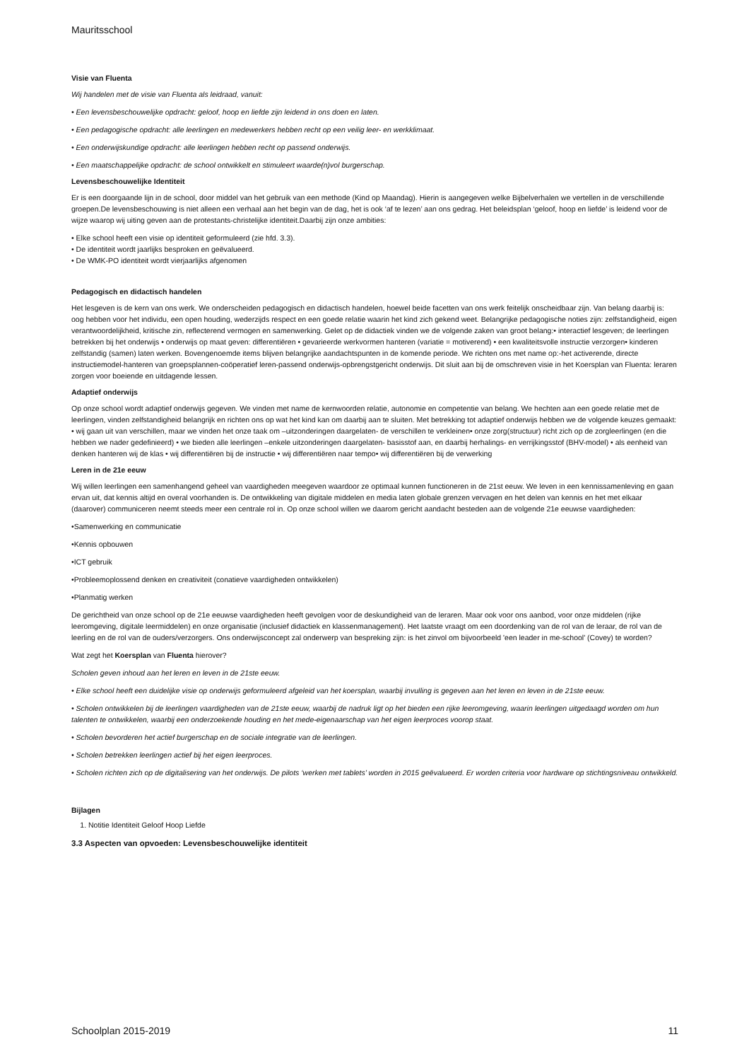Mauritsschool
Visie van Fluenta
Wij handelen met de visie van Fluenta als leidraad, vanuit:
• Een levensbeschouwelijke opdracht: geloof, hoop en liefde zijn leidend in ons doen en laten.
• Een pedagogische opdracht: alle leerlingen en medewerkers hebben recht op een veilig leer- en werkklimaat.
• Een onderwijskundige opdracht: alle leerlingen hebben recht op passend onderwijs.
• Een maatschappelijke opdracht: de school ontwikkelt en stimuleert waarde(n)vol burgerschap.
Levensbeschouwelijke Identiteit
Er is een doorgaande lijn in de school, door middel van het gebruik van een methode (Kind op Maandag). Hierin is aangegeven welke Bijbelverhalen we vertellen in de verschillende groepen.De levensbeschouwing is niet alleen een verhaal aan het begin van de dag, het is ook ‘af te lezen’ aan ons gedrag. Het beleidsplan ‘geloof, hoop en liefde’ is leidend voor de wijze waarop wij uiting geven aan de protestants-christelijke identiteit.Daarbij zijn onze ambities:
• Elke school heeft een visie op identiteit geformuleerd (zie hfd. 3.3).
• De identiteit wordt jaarlijks besproken en geëvalueerd.
• De WMK-PO identiteit wordt vierjaarlijks afgenomen
Pedagogisch en didactisch handelen
Het lesgeven is de kern van ons werk. We onderscheiden pedagogisch en didactisch handelen, hoewel beide facetten van ons werk feitelijk onscheidbaar zijn. Van belang daarbij is: oog hebben voor het individu, een open houding, wederzijds respect en een goede relatie waarin het kind zich gekend weet. Belangrijke pedagogische noties zijn: zelfstandigheid, eigen verantwoordelijkheid, kritische zin, reflecterend vermogen en samenwerking. Gelet op de didactiek vinden we de volgende zaken van groot belang:• interactief lesgeven; de leerlingen betrekken bij het onderwijs • onderwijs op maat geven: differentiëren • gevarieerde werkvormen hanteren (variatie = motiverend) • een kwaliteitsvolle instructie verzorgen• kinderen zelfstandig (samen) laten werken. Bovengenoemde items blijven belangrijke aandachtspunten in de komende periode. We richten ons met name op:-het activerende, directe instructiemodel-hanteren van groepsplannen-coöperatief leren-passend onderwijs-opbrengstgericht onderwijs. Dit sluit aan bij de omschreven visie in het Koersplan van Fluenta: leraren zorgen voor boeiende en uitdagende lessen.
Adaptief onderwijs
Op onze school wordt adaptief onderwijs gegeven. We vinden met name de kernwoorden relatie, autonomie en competentie van belang. We hechten aan een goede relatie met de leerlingen, vinden zelfstandigheid belangrijk en richten ons op wat het kind kan om daarbij aan te sluiten. Met betrekking tot adaptief onderwijs hebben we de volgende keuzes gemaakt: • wij gaan uit van verschillen, maar we vinden het onze taak om –uitzonderingen daargelaten- de verschillen te verkleinen• onze zorg(structuur) richt zich op de zorgleerlingen (en die hebben we nader gedefinieerd) • we bieden alle leerlingen –enkele uitzonderingen daargelaten- basisstof aan, en daarbij herhalings- en verrijkingsstof (BHV-model) • als eenheid van denken hanteren wij de klas • wij differentiëren bij de instructie • wij differentiëren naar tempo• wij differentiëren bij de verwerking
Leren in de 21e eeuw
Wij willen leerlingen een samenhangend geheel van vaardigheden meegeven waardoor ze optimaal kunnen functioneren in de 21st eeuw. We leven in een kennissamenleving en gaan ervan uit, dat kennis altijd en overal voorhanden is. De ontwikkeling van digitale middelen en media laten globale grenzen vervagen en het delen van kennis en het met elkaar (daarover) communiceren neemt steeds meer een centrale rol in. Op onze school willen we daarom gericht aandacht besteden aan de volgende 21e eeuwse vaardigheden:
•Samenwerking en communicatie
•Kennis opbouwen
•ICT gebruik
•Probleemoplossend denken en creativiteit (conatieve vaardigheden ontwikkelen)
•Planmatig werken
De gerichtheid van onze school op de 21e eeuwse vaardigheden heeft gevolgen voor de deskundigheid van de leraren. Maar ook voor ons aanbod, voor onze middelen (rijke leeromgeving, digitale leermiddelen) en onze organisatie (inclusief didactiek en klassenmanagement). Het laatste vraagt om een doordenking van de rol van de leraar, de rol van de leerling en de rol van de ouders/verzorgers. Ons onderwijsconcept zal onderwerp van bespreking zijn: is het zinvol om bijvoorbeeld 'een leader in me-school' (Covey) te worden?
Wat zegt het Koersplan van Fluenta hierover?
Scholen geven inhoud aan het leren en leven in de 21ste eeuw.
• Elke school heeft een duidelijke visie op onderwijs geformuleerd afgeleid van het koersplan, waarbij invulling is gegeven aan het leren en leven in de 21ste eeuw.
• Scholen ontwikkelen bij de leerlingen vaardigheden van de 21ste eeuw, waarbij de nadruk ligt op het bieden een rijke leeromgeving, waarin leerlingen uitgedaagd worden om hun talenten te ontwikkelen, waarbij een onderzoekende houding en het mede-eigenaarschap van het eigen leerproces voorop staat.
• Scholen bevorderen het actief burgerschap en de sociale integratie van de leerlingen.
• Scholen betrekken leerlingen actief bij het eigen leerproces.
• Scholen richten zich op de digitalisering van het onderwijs. De pilots ‘werken met tablets’ worden in 2015 geëvalueerd. Er worden criteria voor hardware op stichtingsniveau ontwikkeld.
Bijlagen
1. Notitie Identiteit Geloof Hoop Liefde
3.3 Aspecten van opvoeden: Levensbeschouwelijke identiteit
Schoolplan 2015-2019 11